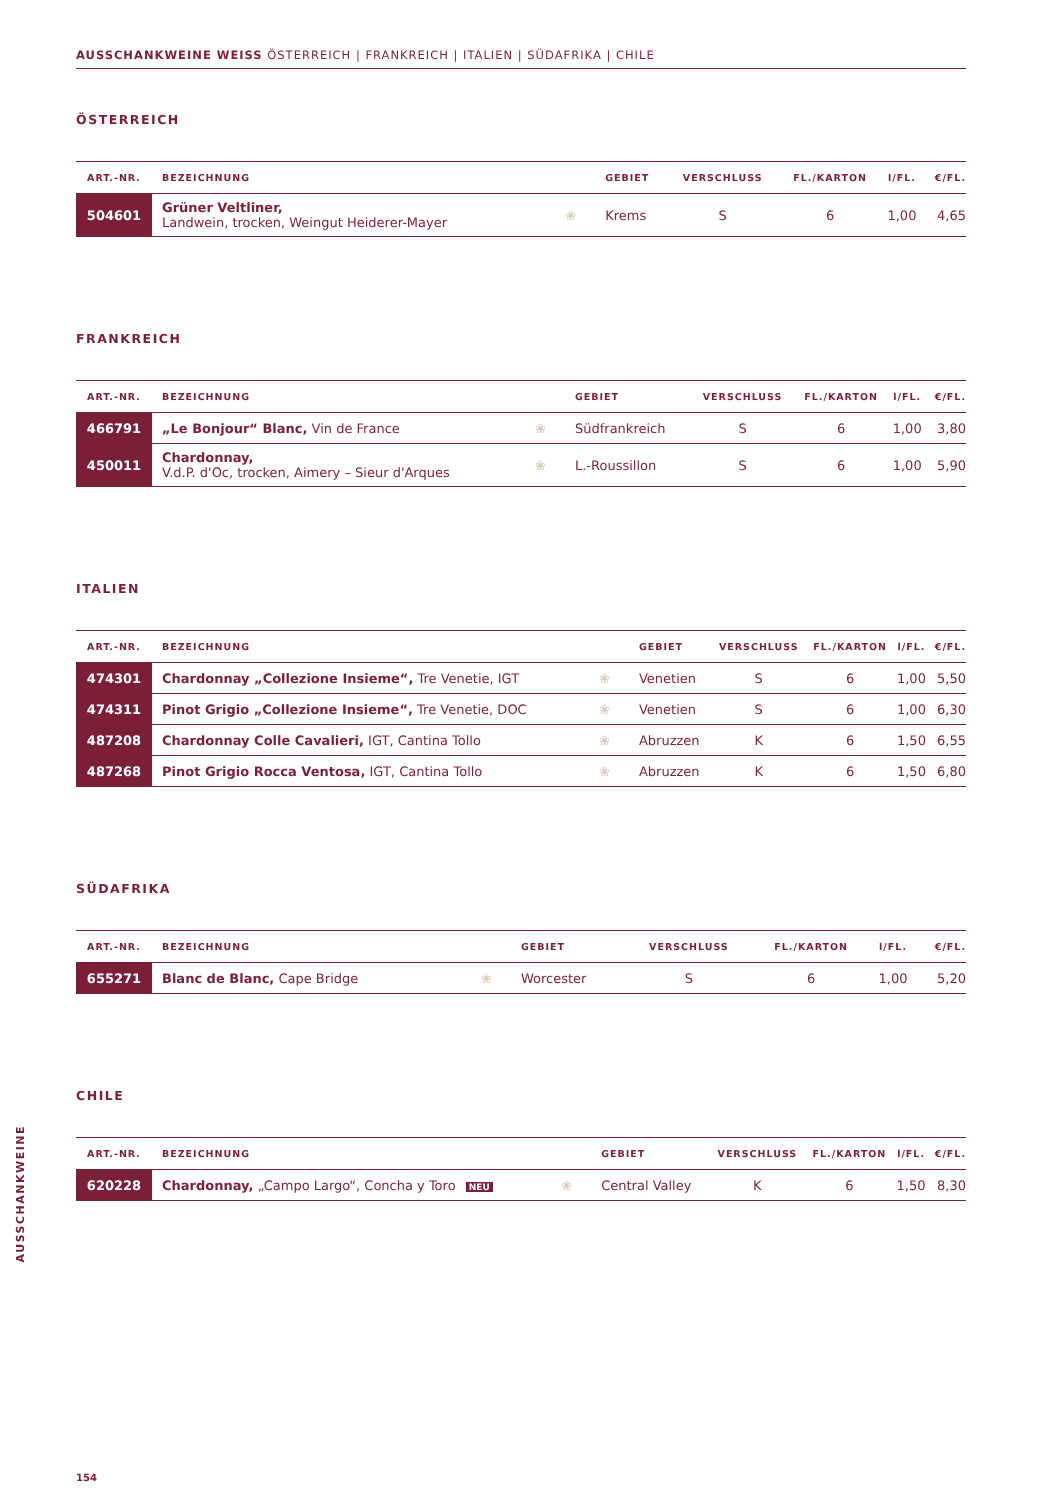AUSSCHANKWEINE WEISS ÖSTERREICH | FRANKREICH | ITALIEN | SÜDAFRIKA | CHILE
ÖSTERREICH
| ART.-NR. | BEZEICHNUNG | | GEBIET | VERSCHLUSS | FL./KARTON | l/FL. | €/FL. |
| --- | --- | --- | --- | --- | --- | --- | --- |
| 504601 | Grüner Veltliner, Landwein, trocken, Weingut Heiderer-Mayer | ❀ | Krems | S | 6 | 1,00 | 4,65 |
FRANKREICH
| ART.-NR. | BEZEICHNUNG | | GEBIET | VERSCHLUSS | FL./KARTON | l/FL. | €/FL. |
| --- | --- | --- | --- | --- | --- | --- | --- |
| 466791 | „Le Bonjour“ Blanc, Vin de France | ❀ | Südfrankreich | S | 6 | 1,00 | 3,80 |
| 450011 | Chardonnay, V.d.P. d'Oc, trocken, Aimery – Sieur d'Arques | ❀ | L.-Roussillon | S | 6 | 1,00 | 5,90 |
ITALIEN
| ART.-NR. | BEZEICHNUNG | | GEBIET | VERSCHLUSS | FL./KARTON | l/FL. | €/FL. |
| --- | --- | --- | --- | --- | --- | --- | --- |
| 474301 | Chardonnay „Collezione Insieme“, Tre Venetie, IGT | ❀ | Venetien | S | 6 | 1,00 | 5,50 |
| 474311 | Pinot Grigio „Collezione Insieme“, Tre Venetie, DOC | ❀ | Venetien | S | 6 | 1,00 | 6,30 |
| 487208 | Chardonnay Colle Cavalieri, IGT, Cantina Tollo | ❀ | Abruzzen | K | 6 | 1,50 | 6,55 |
| 487268 | Pinot Grigio Rocca Ventosa, IGT, Cantina Tollo | ❀ | Abruzzen | K | 6 | 1,50 | 6,80 |
SÜDAFRIKA
| ART.-NR. | BEZEICHNUNG | | GEBIET | VERSCHLUSS | FL./KARTON | l/FL. | €/FL. |
| --- | --- | --- | --- | --- | --- | --- | --- |
| 655271 | Blanc de Blanc, Cape Bridge | ❀ | Worcester | S | 6 | 1,00 | 5,20 |
CHILE
| ART.-NR. | BEZEICHNUNG | | GEBIET | VERSCHLUSS | FL./KARTON | l/FL. | €/FL. |
| --- | --- | --- | --- | --- | --- | --- | --- |
| 620228 | Chardonnay, „Campo Largo“, Concha y Toro NEU | ❀ | Central Valley | K | 6 | 1,50 | 8,30 |
AUSSCHANKWEINE
154